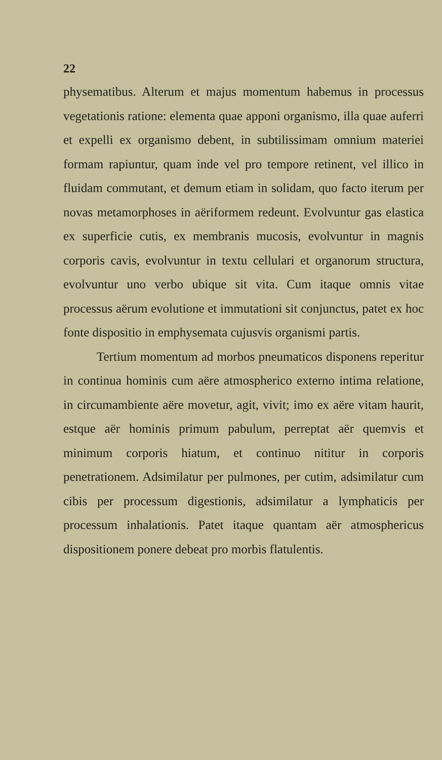22
physematibus. Alterum et majus momentum habemus in processus vegetationis ratione: elementa quae apponi organismo, illa quae auferri et expelli ex organismo debent, in subtilissimam omnium materiei formam rapiuntur, quam inde vel pro tempore retinent, vel illico in fluidam commutant, et demum etiam in solidam, quo facto iterum per novas metamorphoses in aëriformem redeunt. Evolvuntur gas elastica ex superficie cutis, ex membranis mucosis, evolvuntur in magnis corporis cavis, evolvuntur in textu cellulari et organorum structura, evolvuntur uno verbo ubique sit vita. Cum itaque omnis vitae processus aërum evolutione et immutationi sit conjunctus, patet ex hoc fonte dispositio in emphysemata cujusvis organismi partis.
Tertium momentum ad morbos pneumaticos disponens reperitur in continua hominis cum aëre atmospherico externo intima relatione, in circumambiente aëre movetur, agit, vivit; imo ex aëre vitam haurit, estque aër hominis primum pabulum, perreptat aër quemvis et minimum corporis hiatum, et continuo nititur in corporis penetrationem. Adsimilatur per pulmones, per cutim, adsimilatur cum cibis per processum digestionis, adsimilatur a lymphaticis per processum inhalationis. Patet itaque quantam aër atmosphericus dispositionem ponere debeat pro morbis flatulentis.